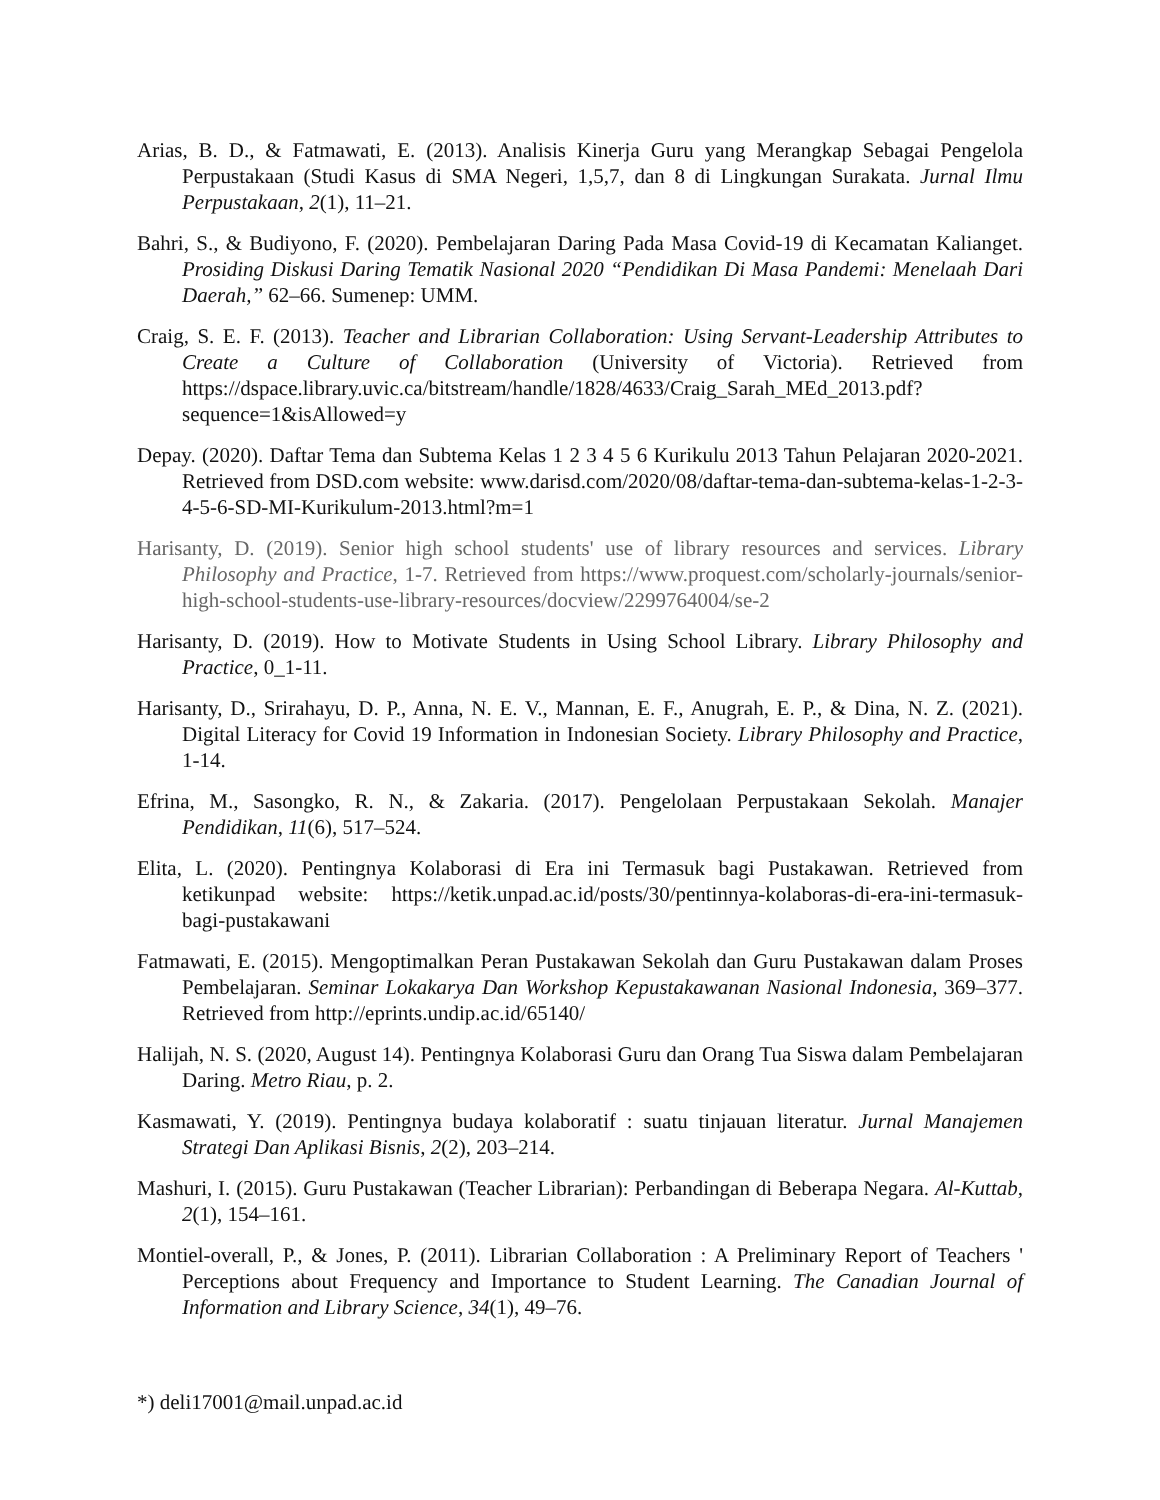Arias, B. D., & Fatmawati, E. (2013). Analisis Kinerja Guru yang Merangkap Sebagai Pengelola Perpustakaan (Studi Kasus di SMA Negeri, 1,5,7, dan 8 di Lingkungan Surakata. Jurnal Ilmu Perpustakaan, 2(1), 11–21.
Bahri, S., & Budiyono, F. (2020). Pembelajaran Daring Pada Masa Covid-19 di Kecamatan Kalianget. Prosiding Diskusi Daring Tematik Nasional 2020 “Pendidikan Di Masa Pandemi: Menelaah Dari Daerah,” 62–66. Sumenep: UMM.
Craig, S. E. F. (2013). Teacher and Librarian Collaboration: Using Servant-Leadership Attributes to Create a Culture of Collaboration (University of Victoria). Retrieved from https://dspace.library.uvic.ca/bitstream/handle/1828/4633/Craig_Sarah_MEd_2013.pdf?sequence=1&isAllowed=y
Depay. (2020). Daftar Tema dan Subtema Kelas 1 2 3 4 5 6 Kurikulu 2013 Tahun Pelajaran 2020-2021. Retrieved from DSD.com website: www.darisd.com/2020/08/daftar-tema-dan-subtema-kelas-1-2-3-4-5-6-SD-MI-Kurikulum-2013.html?m=1
Harisanty, D. (2019). Senior high school students' use of library resources and services. Library Philosophy and Practice, 1-7. Retrieved from https://www.proquest.com/scholarly-journals/senior-high-school-students-use-library-resources/docview/2299764004/se-2
Harisanty, D. (2019). How to Motivate Students in Using School Library. Library Philosophy and Practice, 0_1-11.
Harisanty, D., Srirahayu, D. P., Anna, N. E. V., Mannan, E. F., Anugrah, E. P., & Dina, N. Z. (2021). Digital Literacy for Covid 19 Information in Indonesian Society. Library Philosophy and Practice, 1-14.
Efrina, M., Sasongko, R. N., & Zakaria. (2017). Pengelolaan Perpustakaan Sekolah. Manajer Pendidikan, 11(6), 517–524.
Elita, L. (2020). Pentingnya Kolaborasi di Era ini Termasuk bagi Pustakawan. Retrieved from ketikunpad website: https://ketik.unpad.ac.id/posts/30/pentinnya-kolaboras-di-era-ini-termasuk-bagi-pustakawani
Fatmawati, E. (2015). Mengoptimalkan Peran Pustakawan Sekolah dan Guru Pustakawan dalam Proses Pembelajaran. Seminar Lokakarya Dan Workshop Kepustakawanan Nasional Indonesia, 369–377. Retrieved from http://eprints.undip.ac.id/65140/
Halijah, N. S. (2020, August 14). Pentingnya Kolaborasi Guru dan Orang Tua Siswa dalam Pembelajaran Daring. Metro Riau, p. 2.
Kasmawati, Y. (2019). Pentingnya budaya kolaboratif : suatu tinjauan literatur. Jurnal Manajemen Strategi Dan Aplikasi Bisnis, 2(2), 203–214.
Mashuri, I. (2015). Guru Pustakawan (Teacher Librarian): Perbandingan di Beberapa Negara. Al-Kuttab, 2(1), 154–161.
Montiel-overall, P., & Jones, P. (2011). Librarian Collaboration : A Preliminary Report of Teachers ' Perceptions about Frequency and Importance to Student Learning. The Canadian Journal of Information and Library Science, 34(1), 49–76.
*) deli17001@mail.unpad.ac.id